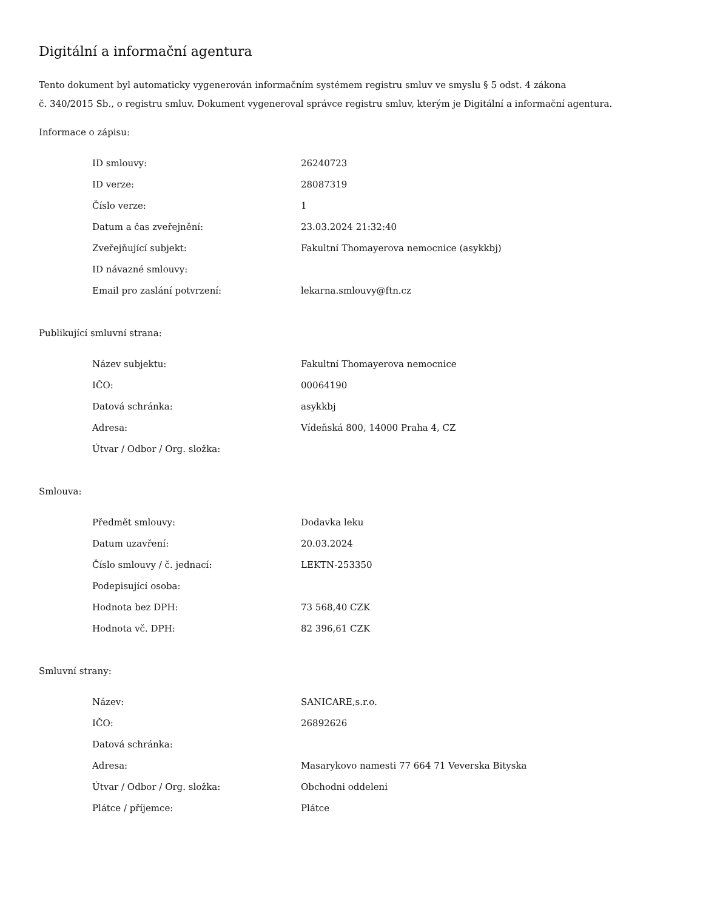Digitální a informační agentura
Tento dokument byl automaticky vygenerován informačním systémem registru smluv ve smyslu § 5 odst. 4 zákona
č. 340/2015 Sb., o registru smluv. Dokument vygeneroval správce registru smluv, kterým je Digitální a informační agentura.
Informace o zápisu:
| ID smlouvy: | 26240723 |
| ID verze: | 28087319 |
| Číslo verze: | 1 |
| Datum a čas zveřejnění: | 23.03.2024 21:32:40 |
| Zveřejňující subjekt: | Fakultní Thomayerova nemocnice (asykkbj) |
| ID návazné smlouvy: | |
| Email pro zaslání potvrzení: | lekarna.smlouvy@ftn.cz |
Publikující smluvní strana:
| Název subjektu: | Fakultní Thomayerova nemocnice |
| IČO: | 00064190 |
| Datová schránka: | asykkbj |
| Adresa: | Vídeňská 800, 14000 Praha 4, CZ |
| Útvar / Odbor / Org. složka: | |
Smlouva:
| Předmět smlouvy: | Dodavka leku |
| Datum uzavření: | 20.03.2024 |
| Číslo smlouvy / č. jednací: | LEKTN-253350 |
| Podepisující osoba: | |
| Hodnota bez DPH: | 73 568,40 CZK |
| Hodnota vč. DPH: | 82 396,61 CZK |
Smluvní strany:
| Název: | SANICARE,s.r.o. |
| IČO: | 26892626 |
| Datová schránka: | |
| Adresa: | Masarykovo namesti 77 664 71 Veverska Bityska |
| Útvar / Odbor / Org. složka: | Obchodni oddeleni |
| Plátce / příjemce: | Plátce |